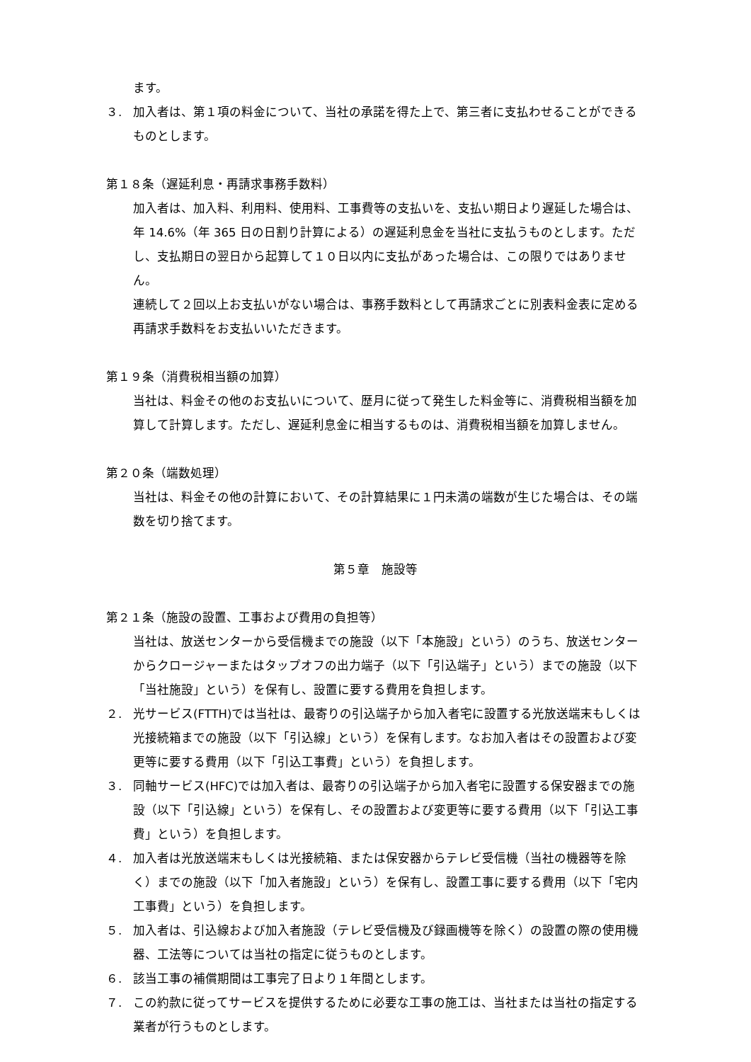ます。
３. 加入者は、第１項の料金について、当社の承諾を得た上で、第三者に支払わせることができるものとします。
第１８条（遅延利息・再請求事務手数料）
加入者は、加入料、利用料、使用料、工事費等の支払いを、支払い期日より遅延した場合は、年 14.6%（年 365 日の日割り計算による）の遅延利息金を当社に支払うものとします。ただし、支払期日の翌日から起算して１０日以内に支払があった場合は、この限りではありません。
連続して２回以上お支払いがない場合は、事務手数料として再請求ごとに別表料金表に定める再請求手数料をお支払いいただきます。
第１９条（消費税相当額の加算）
当社は、料金その他のお支払いについて、歴月に従って発生した料金等に、消費税相当額を加算して計算します。ただし、遅延利息金に相当するものは、消費税相当額を加算しません。
第２０条（端数処理）
当社は、料金その他の計算において、その計算結果に１円未満の端数が生じた場合は、その端数を切り捨てます。
第５章　施設等
第２１条（施設の設置、工事および費用の負担等）
当社は、放送センターから受信機までの施設（以下「本施設」という）のうち、放送センターからクロージャーまたはタップオフの出力端子（以下「引込端子」という）までの施設（以下「当社施設」という）を保有し、設置に要する費用を負担します。
２. 光サービス(FTTH)では当社は、最寄りの引込端子から加入者宅に設置する光放送端末もしくは光接続箱までの施設（以下「引込線」という）を保有します。なお加入者はその設置および変更等に要する費用（以下「引込工事費」という）を負担します。
３. 同軸サービス(HFC)では加入者は、最寄りの引込端子から加入者宅に設置する保安器までの施設（以下「引込線」という）を保有し、その設置および変更等に要する費用（以下「引込工事費」という）を負担します。
４. 加入者は光放送端末もしくは光接続箱、または保安器からテレビ受信機（当社の機器等を除く）までの施設（以下「加入者施設」という）を保有し、設置工事に要する費用（以下「宅内工事費」という）を負担します。
５. 加入者は、引込線および加入者施設（テレビ受信機及び録画機等を除く）の設置の際の使用機器、工法等については当社の指定に従うものとします。
６. 該当工事の補償期間は工事完了日より１年間とします。
７. この約款に従ってサービスを提供するために必要な工事の施工は、当社または当社の指定する業者が行うものとします。